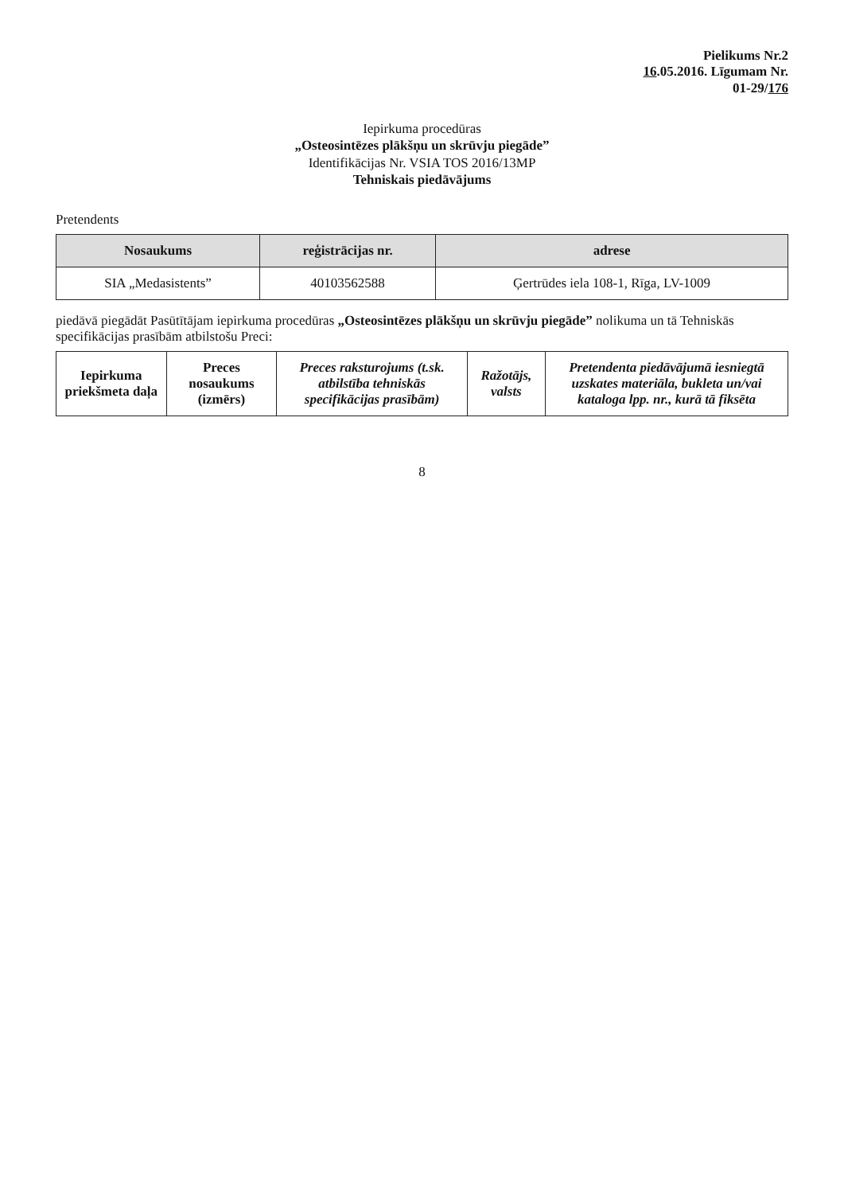Pielikums Nr.2
16.05.2016. Līgumam Nr.
01-29/176
Iepirkuma procedūras
„Osteosintēzes plākšņu un skrūvju piegāde”
Identifikācijas Nr. VSIA TOS 2016/13MP
Tehniskais piedāvājums
Pretendents
| Nosaukums | reģistrācijas nr. | adrese |
| --- | --- | --- |
| SIA „Medasistents” | 40103562588 | Ģertrūdes iela 108-1, Rīga, LV-1009 |
piedāvā piegādāt Pasūtītājam iepirkuma procedūras „Osteosintēzes plākšņu un skrūvju piegāde” nolikuma un tā Tehniskās specifikācijas prasībām atbilstošu Preci:
| Iepirkuma priekšmeta daļa | Preces nosaukums (izmērs) | Preces raksturojums (t.sk. atbilstība tehniskās specifikācijas prasībām) | Ražotājs, valsts | Pretendenta piedāvājumā iesniegtā uzskates materiāla, bukleta un/vai kataloga lpp. nr., kurā tā fiksēta |
| --- | --- | --- | --- | --- |
8